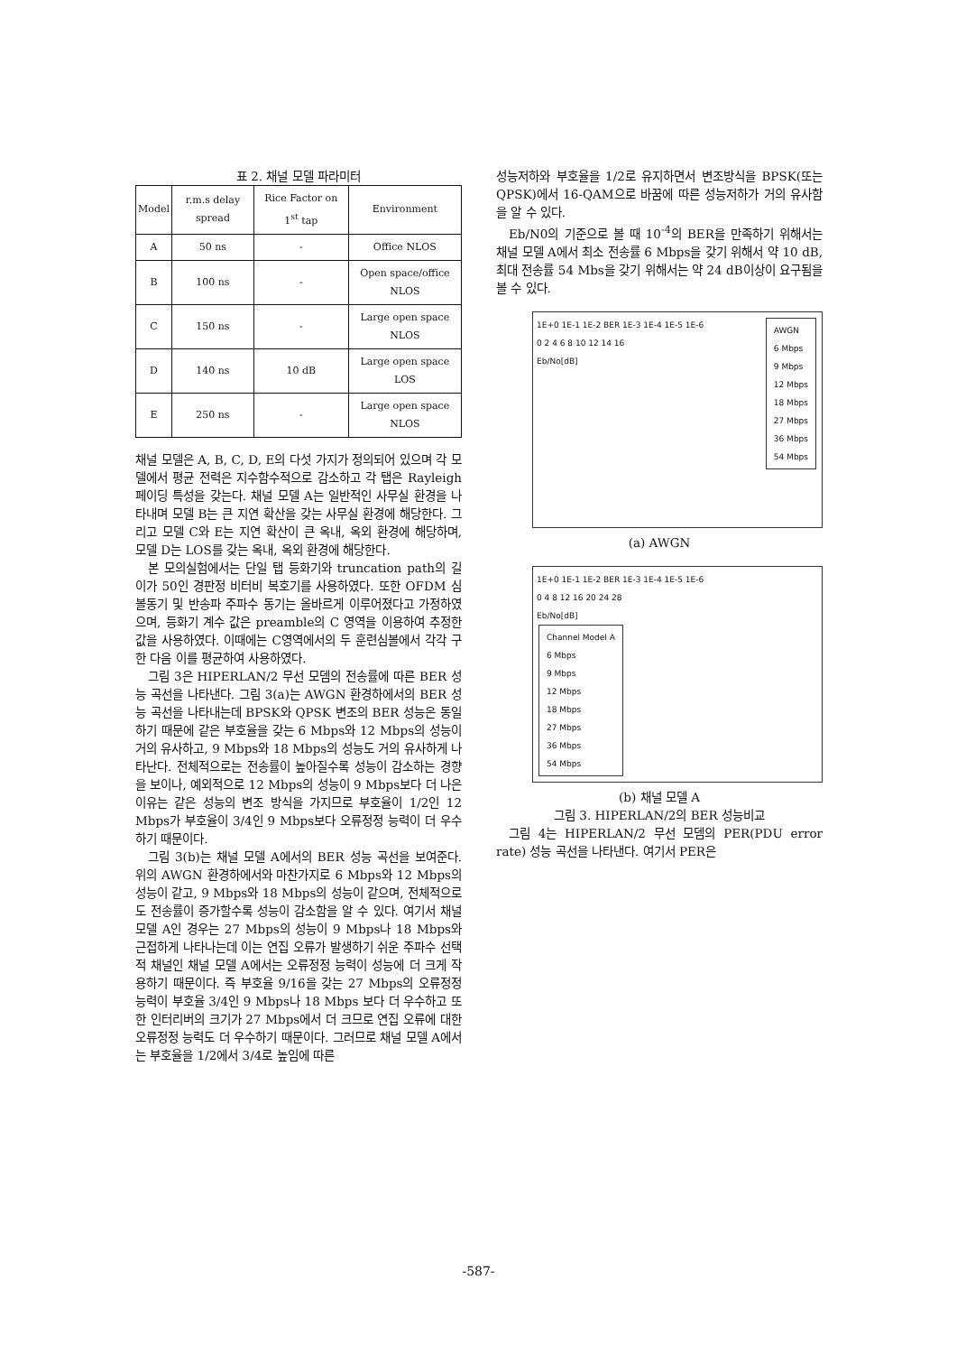표 2. 채널 모델 파라미터
| Model | r.m.s delay spread | Rice Factor on 1<sup>st</sup> tap | Environment |
| --- | --- | --- | --- |
| A | 50 ns | - | Office NLOS |
| B | 100 ns | - | Open space/office NLOS |
| C | 150 ns | - | Large open space NLOS |
| D | 140 ns | 10 dB | Large open space LOS |
| E | 250 ns | - | Large open space NLOS |
채널 모델은 A, B, C, D, E의 다섯 가지가 정의되어 있으며 각 모델에서 평균 전력은 지수함수적으로 감소하고 각 탭은 Rayleigh 페이딩 특성을 갖는다. 채널 모델 A는 일반적인 사무실 환경을 나타내며 모델 B는 큰 지연 확산을 갖는 사무실 환경에 해당한다. 그리고 모델 C와 E는 지연 확산이 큰 옥내, 옥외 환경에 해당하며, 모델 D는 LOS를 갖는 옥내, 옥외 환경에 해당한다.
본 모의실험에서는 단일 탭 등화기와 truncation path의 길이가 50인 경판정 비터비 복호기를 사용하였다. 또한 OFDM 심볼동기 및 반송파 주파수 동기는 올바르게 이루어졌다고 가정하였으며, 등화기 계수 값은 preamble의 C 영역을 이용하여 추정한 값을 사용하였다. 이때에는 C영역에서의 두 훈련심볼에서 각각 구한 다음 이를 평균하여 사용하였다.
그림 3은 HIPERLAN/2 무선 모뎀의 전송률에 따른 BER 성능 곡선을 나타낸다. 그림 3(a)는 AWGN 환경하에서의 BER 성능 곡선을 나타내는데 BPSK와 QPSK 변조의 BER 성능은 동일하기 때문에 같은 부호율을 갖는 6 Mbps와 12 Mbps의 성능이 거의 유사하고, 9 Mbps와 18 Mbps의 성능도 거의 유사하게 나타난다. 전체적으로는 전송률이 높아질수록 성능이 감소하는 경향을 보이나, 예외적으로 12 Mbps의 성능이 9 Mbps보다 더 나은 이유는 같은 성능의 변조 방식을 가지므로 부호율이 1/2인 12 Mbps가 부호율이 3/4인 9 Mbps보다 오류정정 능력이 더 우수하기 때문이다.
그림 3(b)는 채널 모델 A에서의 BER 성능 곡선을 보여준다. 위의 AWGN 환경하에서와 마찬가지로 6 Mbps와 12 Mbps의 성능이 같고, 9 Mbps와 18 Mbps의 성능이 같으며, 전체적으로도 전송률이 증가할수록 성능이 감소함을 알 수 있다. 여기서 채널 모델 A인 경우는 27 Mbps의 성능이 9 Mbps나 18 Mbps와 근접하게 나타나는데 이는 연집 오류가 발생하기 쉬운 주파수 선택적 채널인 채널 모델 A에서는 오류정정 능력이 성능에 더 크게 작용하기 때문이다. 즉 부호율 9/16을 갖는 27 Mbps의 오류정정 능력이 부호율 3/4인 9 Mbps나 18 Mbps 보다 더 우수하고 또한 인터리버의 크기가 27 Mbps에서 더 크므로 연집 오류에 대한 오류정정 능력도 더 우수하기 때문이다. 그러므로 채널 모델 A에서는 부호율을 1/2에서 3/4로 높임에 따른
성능저하와 부호율을 1/2로 유지하면서 변조방식을 BPSK(또는 QPSK)에서 16-QAM으로 바꿈에 따른 성능저하가 거의 유사함을 알 수 있다.
Eb/N0의 기준으로 볼 때 10<sup>-4</sup>의 BER을 만족하기 위해서는 채널 모델 A에서 최소 전송률 6 Mbps을 갖기 위해서 약 10 dB, 최대 전송률 54 Mbs을 갖기 위해서는 약 24 dB이상이 요구됨을 볼 수 있다.
1E+0 1E-1 1E-2 BER 1E-3 1E-4 1E-5 1E-6
0 2 4 6 8 10 12 14 16
Eb/No[dB]
AWGN
6 Mbps
9 Mbps
12 Mbps
18 Mbps
27 Mbps
36 Mbps
54 Mbps
(a) AWGN
1E+0 1E-1 1E-2 BER 1E-3 1E-4 1E-5 1E-6
0 4 8 12 16 20 24 28
Eb/No[dB]
Channel Model A
6 Mbps
9 Mbps
12 Mbps
18 Mbps
27 Mbps
36 Mbps
54 Mbps
(b) 채널 모델 A
그림 3. HIPERLAN/2의 BER 성능비교
그림 4는 HIPERLAN/2 무선 모뎀의 PER(PDU error rate) 성능 곡선을 나타낸다. 여기서 PER은
-587-